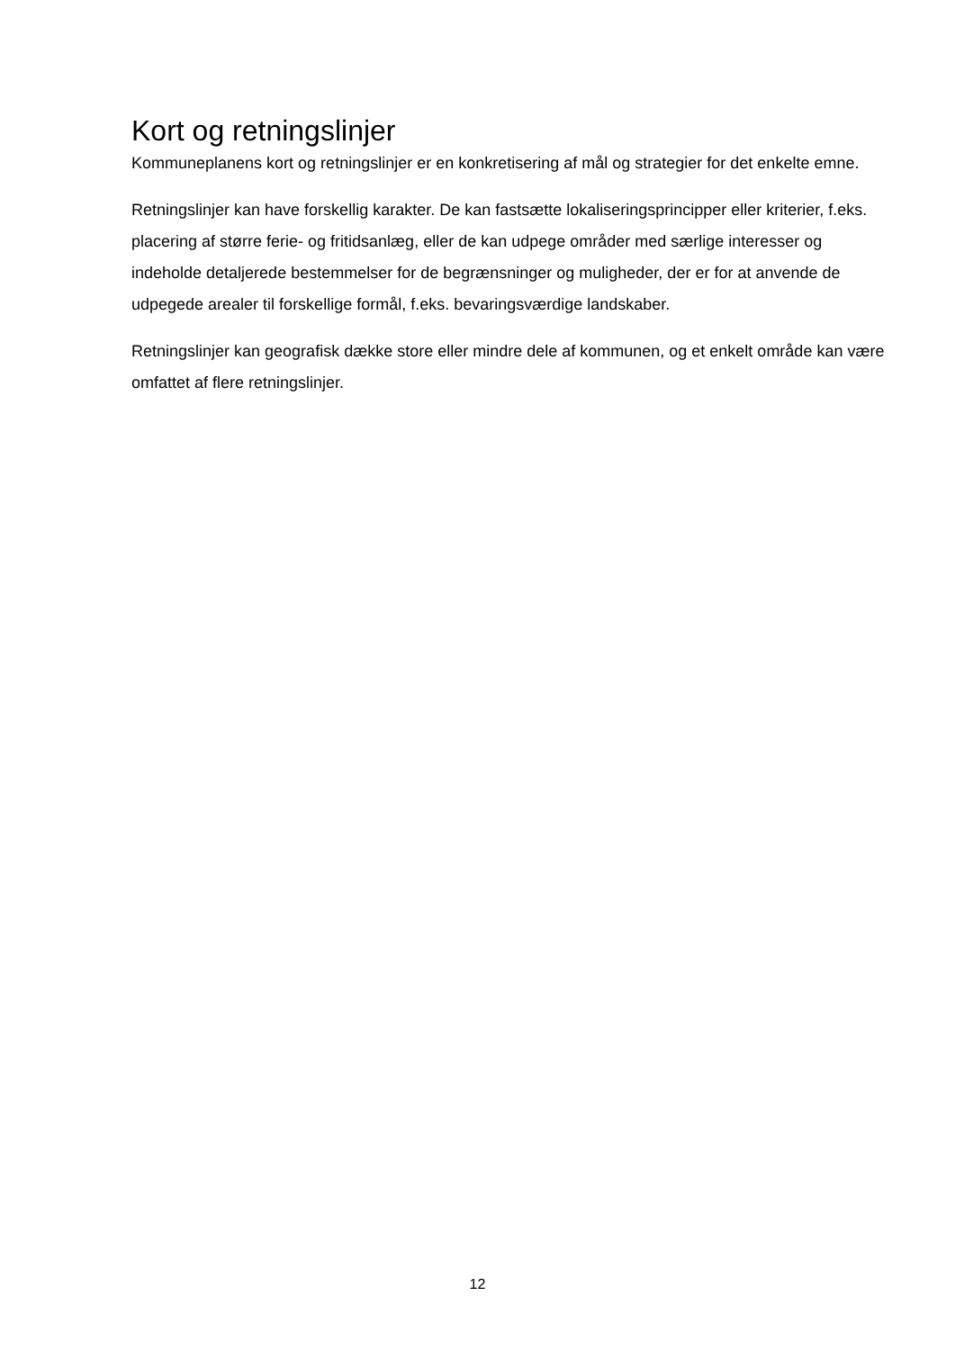Kort og retningslinjer
Kommuneplanens kort og retningslinjer er en konkretisering af mål og strategier for det enkelte emne.
Retningslinjer kan have forskellig karakter. De kan fastsætte lokaliseringsprincipper eller kriterier, f.eks. placering af større ferie- og fritidsanlæg, eller de kan udpege områder med særlige interesser og indeholde detaljerede bestemmelser for de begrænsninger og muligheder, der er for at anvende de udpegede arealer til forskellige formål, f.eks. bevaringsværdige landskaber.
Retningslinjer kan geografisk dække store eller mindre dele af kommunen, og et enkelt område kan være omfattet af flere retningslinjer.
12